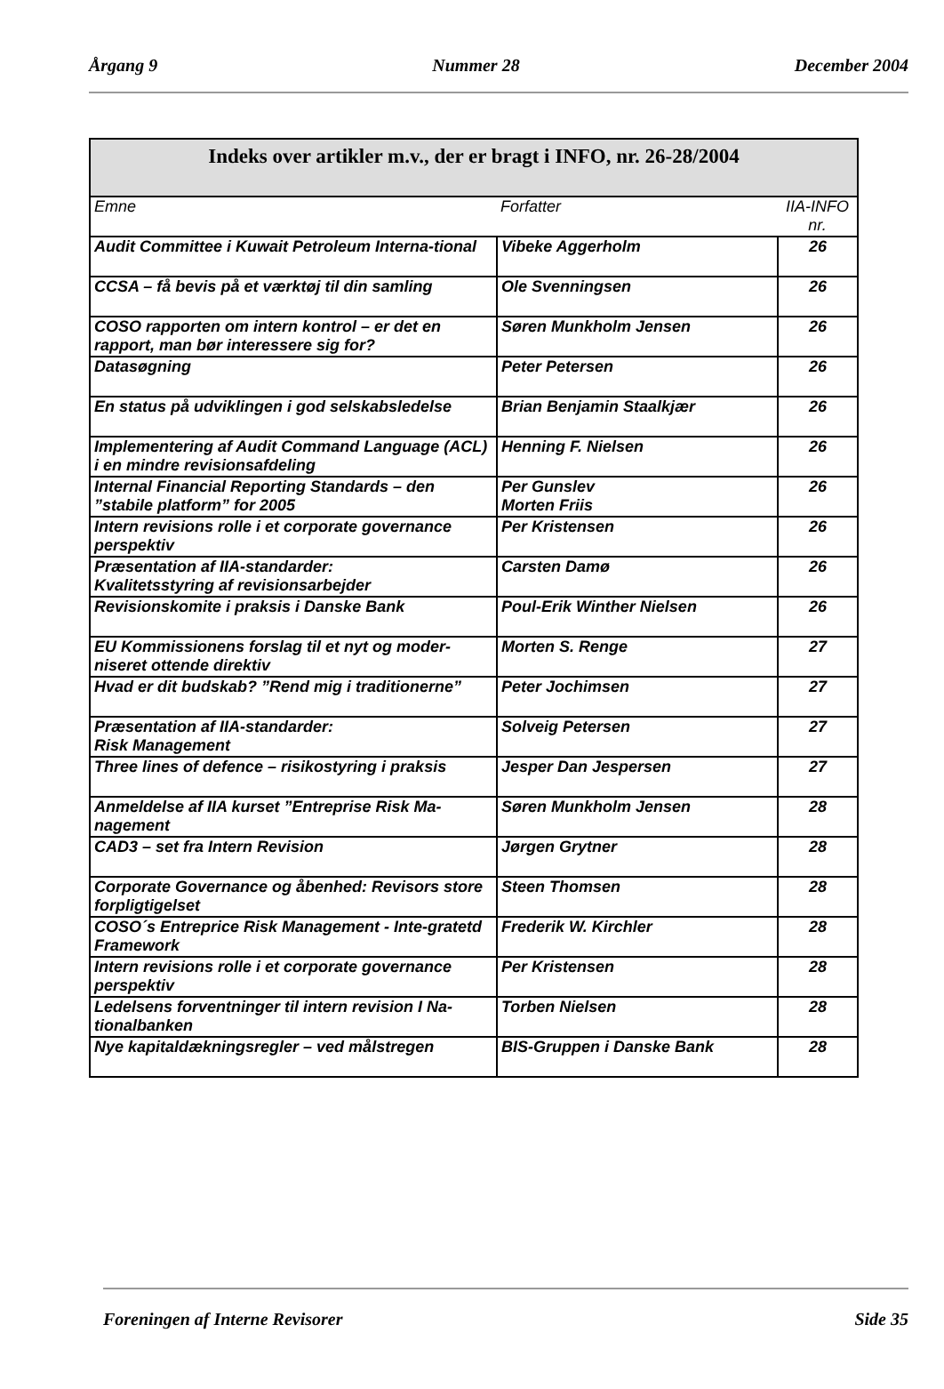Årgang 9 Nummer 28 December 2004
| Indeks over artikler m.v., der er bragt i INFO, nr. 26-28/2004 | | |
| --- | --- | --- |
| Emne | Forfatter | IIA-INFO nr. |
| Audit Committee i Kuwait Petroleum Interna-tional | Vibeke Aggerholm | 26 |
| CCSA – få bevis på et værktøj til din samling | Ole Svenningsen | 26 |
| COSO rapporten om intern kontrol – er det en rapport, man bør interessere sig for? | Søren Munkholm Jensen | 26 |
| Datasøgning | Peter Petersen | 26 |
| En status på udviklingen i god selskabsledelse | Brian Benjamin Staalkjær | 26 |
| Implementering af Audit Command Language (ACL) i en mindre revisionsafdeling | Henning F. Nielsen | 26 |
| Internal Financial Reporting Standards – den ”stabile platform” for 2005 | Per Gunslev Morten Friis | 26 |
| Intern revisions rolle i et corporate governance perspektiv | Per Kristensen | 26 |
| Præsentation af IIA-standarder: Kvalitetsstyring af revisionsarbejder | Carsten Damø | 26 |
| Revisionskomite i praksis i Danske Bank | Poul-Erik Winther Nielsen | 26 |
| EU Kommissionens forslag til et nyt og moder-niseret ottende direktiv | Morten S. Renge | 27 |
| Hvad er dit budskab? ”Rend mig i traditionerne” | Peter Jochimsen | 27 |
| Præsentation af IIA-standarder: Risk Management | Solveig Petersen | 27 |
| Three lines of defence – risikostyring i praksis | Jesper Dan Jespersen | 27 |
| Anmeldelse af IIA kurset ”Entreprise Risk Ma-nagement | Søren Munkholm Jensen | 28 |
| CAD3 – set fra Intern Revision | Jørgen Grytner | 28 |
| Corporate Governance og åbenhed: Revisors store forpligtigelset | Steen Thomsen | 28 |
| COSO´s Entreprice Risk Management - Inte-gratetd Framework | Frederik W. Kirchler | 28 |
| Intern revisions rolle i et corporate governance perspektiv | Per Kristensen | 28 |
| Ledelsens forventninger til intern revision I Na-tionalbanken | Torben Nielsen | 28 |
| Nye kapitaldækningsregler – ved målstregen | BIS-Gruppen i Danske Bank | 28 |
Foreningen af Interne Revisorer Side 35